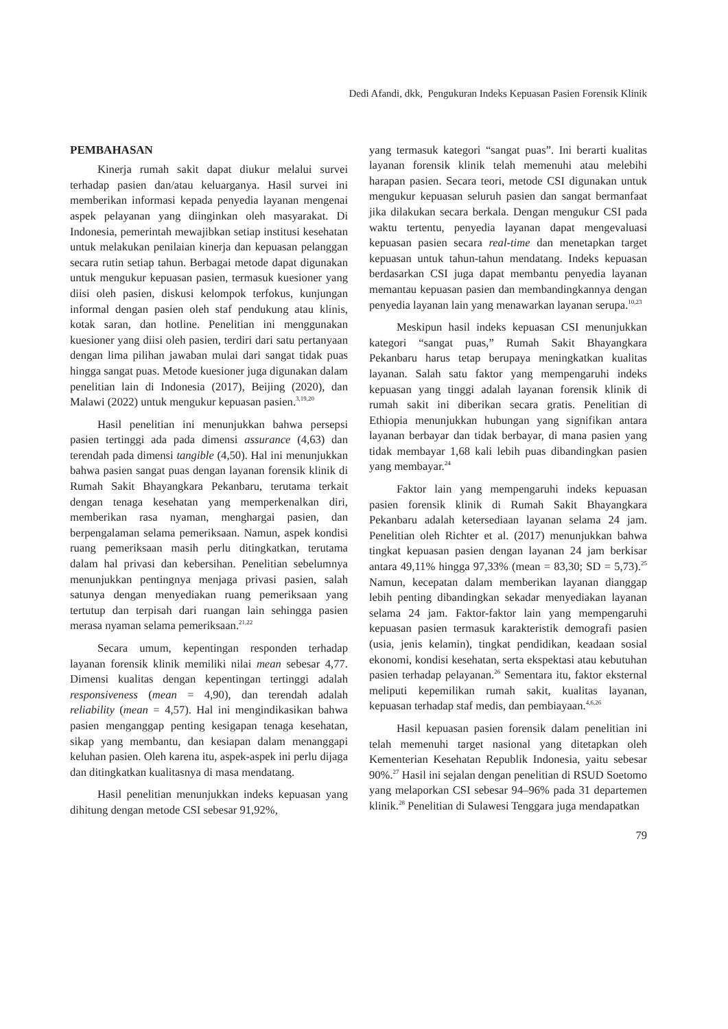Dedi Afandi, dkk, Pengukuran Indeks Kepuasan Pasien Forensik Klinik
PEMBAHASAN
Kinerja rumah sakit dapat diukur melalui survei terhadap pasien dan/atau keluarganya. Hasil survei ini memberikan informasi kepada penyedia layanan mengenai aspek pelayanan yang diinginkan oleh masyarakat. Di Indonesia, pemerintah mewajibkan setiap institusi kesehatan untuk melakukan penilaian kinerja dan kepuasan pelanggan secara rutin setiap tahun. Berbagai metode dapat digunakan untuk mengukur kepuasan pasien, termasuk kuesioner yang diisi oleh pasien, diskusi kelompok terfokus, kunjungan informal dengan pasien oleh staf pendukung atau klinis, kotak saran, dan hotline. Penelitian ini menggunakan kuesioner yang diisi oleh pasien, terdiri dari satu pertanyaan dengan lima pilihan jawaban mulai dari sangat tidak puas hingga sangat puas. Metode kuesioner juga digunakan dalam penelitian lain di Indonesia (2017), Beijing (2020), dan Malawi (2022) untuk mengukur kepuasan pasien.<sup>3,19,20</sup>
Hasil penelitian ini menunjukkan bahwa persepsi pasien tertinggi ada pada dimensi assurance (4,63) dan terendah pada dimensi tangible (4,50). Hal ini menunjukkan bahwa pasien sangat puas dengan layanan forensik klinik di Rumah Sakit Bhayangkara Pekanbaru, terutama terkait dengan tenaga kesehatan yang memperkenalkan diri, memberikan rasa nyaman, menghargai pasien, dan berpengalaman selama pemeriksaan. Namun, aspek kondisi ruang pemeriksaan masih perlu ditingkatkan, terutama dalam hal privasi dan kebersihan. Penelitian sebelumnya menunjukkan pentingnya menjaga privasi pasien, salah satunya dengan menyediakan ruang pemeriksaan yang tertutup dan terpisah dari ruangan lain sehingga pasien merasa nyaman selama pemeriksaan.<sup>21,22</sup>
Secara umum, kepentingan responden terhadap layanan forensik klinik memiliki nilai mean sebesar 4,77. Dimensi kualitas dengan kepentingan tertinggi adalah responsiveness (mean = 4,90), dan terendah adalah reliability (mean = 4,57). Hal ini mengindikasikan bahwa pasien menganggap penting kesigapan tenaga kesehatan, sikap yang membantu, dan kesiapan dalam menanggapi keluhan pasien. Oleh karena itu, aspek-aspek ini perlu dijaga dan ditingkatkan kualitasnya di masa mendatang.
Hasil penelitian menunjukkan indeks kepuasan yang dihitung dengan metode CSI sebesar 91,92%,
yang termasuk kategori “sangat puas”. Ini berarti kualitas layanan forensik klinik telah memenuhi atau melebihi harapan pasien. Secara teori, metode CSI digunakan untuk mengukur kepuasan seluruh pasien dan sangat bermanfaat jika dilakukan secara berkala. Dengan mengukur CSI pada waktu tertentu, penyedia layanan dapat mengevaluasi kepuasan pasien secara real-time dan menetapkan target kepuasan untuk tahun-tahun mendatang. Indeks kepuasan berdasarkan CSI juga dapat membantu penyedia layanan memantau kepuasan pasien dan membandingkannya dengan penyedia layanan lain yang menawarkan layanan serupa.<sup>10,23</sup>
Meskipun hasil indeks kepuasan CSI menunjukkan kategori “sangat puas,” Rumah Sakit Bhayangkara Pekanbaru harus tetap berupaya meningkatkan kualitas layanan. Salah satu faktor yang mempengaruhi indeks kepuasan yang tinggi adalah layanan forensik klinik di rumah sakit ini diberikan secara gratis. Penelitian di Ethiopia menunjukkan hubungan yang signifikan antara layanan berbayar dan tidak berbayar, di mana pasien yang tidak membayar 1,68 kali lebih puas dibandingkan pasien yang membayar.<sup>24</sup>
Faktor lain yang mempengaruhi indeks kepuasan pasien forensik klinik di Rumah Sakit Bhayangkara Pekanbaru adalah ketersediaan layanan selama 24 jam. Penelitian oleh Richter et al. (2017) menunjukkan bahwa tingkat kepuasan pasien dengan layanan 24 jam berkisar antara 49,11% hingga 97,33% (mean = 83,30; SD = 5,73).<sup>25</sup> Namun, kecepatan dalam memberikan layanan dianggap lebih penting dibandingkan sekadar menyediakan layanan selama 24 jam. Faktor-faktor lain yang mempengaruhi kepuasan pasien termasuk karakteristik demografi pasien (usia, jenis kelamin), tingkat pendidikan, keadaan sosial ekonomi, kondisi kesehatan, serta ekspektasi atau kebutuhan pasien terhadap pelayanan.<sup>26</sup> Sementara itu, faktor eksternal meliputi kepemilikan rumah sakit, kualitas layanan, kepuasan terhadap staf medis, dan pembiayaan.<sup>4,6,26</sup>
Hasil kepuasan pasien forensik dalam penelitian ini telah memenuhi target nasional yang ditetapkan oleh Kementerian Kesehatan Republik Indonesia, yaitu sebesar 90%.<sup>27</sup> Hasil ini sejalan dengan penelitian di RSUD Soetomo yang melaporkan CSI sebesar 94–96% pada 31 departemen klinik.<sup>28</sup> Penelitian di Sulawesi Tenggara juga mendapatkan
79